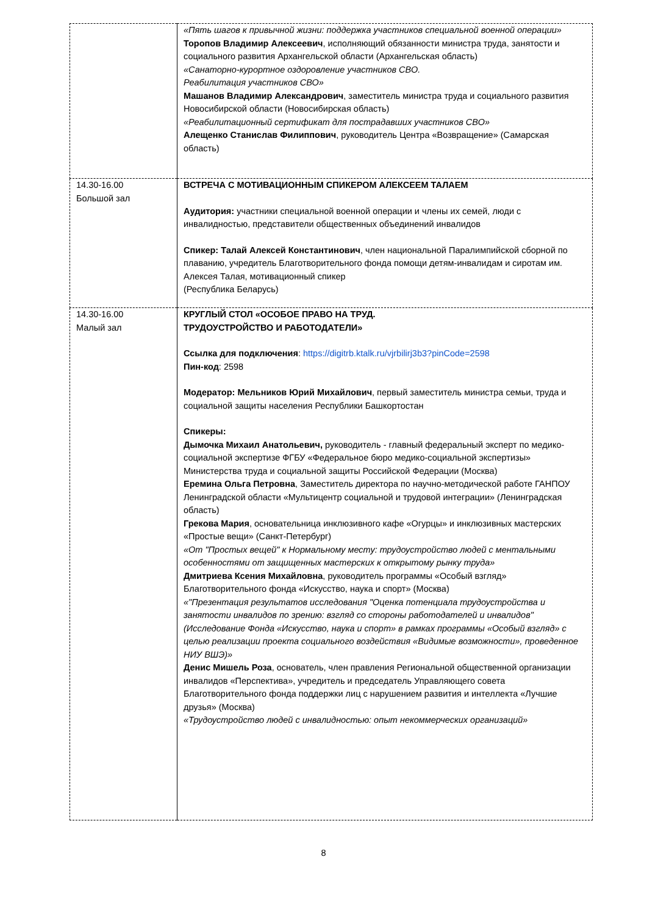| | «Пять шагов к привычной жизни: поддержка участников специальной военной операции» Торопов Владимир Алексеевич , исполняющий обязанности министра труда, занятости и социального развития Архангельской области (Архангельская область) «Санаторно-курортное оздоровление участников СВО. Реабилитация участников СВО» Машанов Владимир Александрович , заместитель министра труда и социального развития Новосибирской области (Новосибирская область) «Реабилитационный сертификат для пострадавших участников СВО» Алещенко Станислав Филиппович , руководитель Центра «Возвращение» (Самарская область) |
| 14.30-16.00 Большой зал | ВСТРЕЧА С МОТИВАЦИОННЫМ СПИКЕРОМ АЛЕКСЕЕМ ТАЛАЕМ Аудитория: участники специальной военной операции и члены их семей, люди с инвалидностью, представители общественных объединений инвалидов Спикер: Талай Алексей Константинович , член национальной Паралимпийской сборной по плаванию, учредитель Благотворительного фонда помощи детям-инвалидам и сиротам им. Алексея Талая, мотивационный спикер (Республика Беларусь) |
| 14.30-16.00 Малый зал | КРУГЛЫЙ СТОЛ «ОСОБОЕ ПРАВО НА ТРУД. ТРУДОУСТРОЙСТВО И РАБОТОДАТЕЛИ» Ссылка для подключения : https://digitrb.ktalk.ru/vjrbilirj3b3?pinCode=2598 Пин-код : 2598 Модератор: Мельников Юрий Михайлович , первый заместитель министра семьи, труда и социальной защиты населения Республики Башкортостан Спикеры: Дымочка Михаил Анатольевич, руководитель - главный федеральный эксперт по медико-социальной экспертизе ФГБУ «Федеральное бюро медико-социальной экспертизы» Министерства труда и социальной защиты Российской Федерации (Москва) Еремина Ольга Петровна , Заместитель директора по научно-методической работе ГАНПОУ Ленинградской области «Мультицентр социальной и трудовой интеграции» (Ленинградская область) Грекова Мария , основательница инклюзивного кафе «Огурцы» и инклюзивных мастерских «Простые вещи» (Санкт-Петербург) «От "Простых вещей" к Нормальному месту: трудоустройство людей с ментальными особенностями от защищенных мастерских к открытому рынку труда» Дмитриева Ксения Михайловна , руководитель программы «Особый взгляд» Благотворительного фонда «Искусство, наука и спорт» (Москва) «"Презентация результатов исследования "Оценка потенциала трудоустройства и занятости инвалидов по зрению: взгляд со стороны работодателей и инвалидов" (Исследование Фонда «Искусство, наука и спорт» в рамках программы «Особый взгляд» с целью реализации проекта социального воздействия «Видимые возможности», проведенное НИУ ВШЭ)» Денис Мишель Роза , основатель, член правления Региональной общественной организации инвалидов «Перспектива», учредитель и председатель Управляющего совета Благотворительного фонда поддержки лиц с нарушением развития и интеллекта «Лучшие друзья» (Москва) «Трудоустройство людей с инвалидностью: опыт некоммерческих организаций» |
8